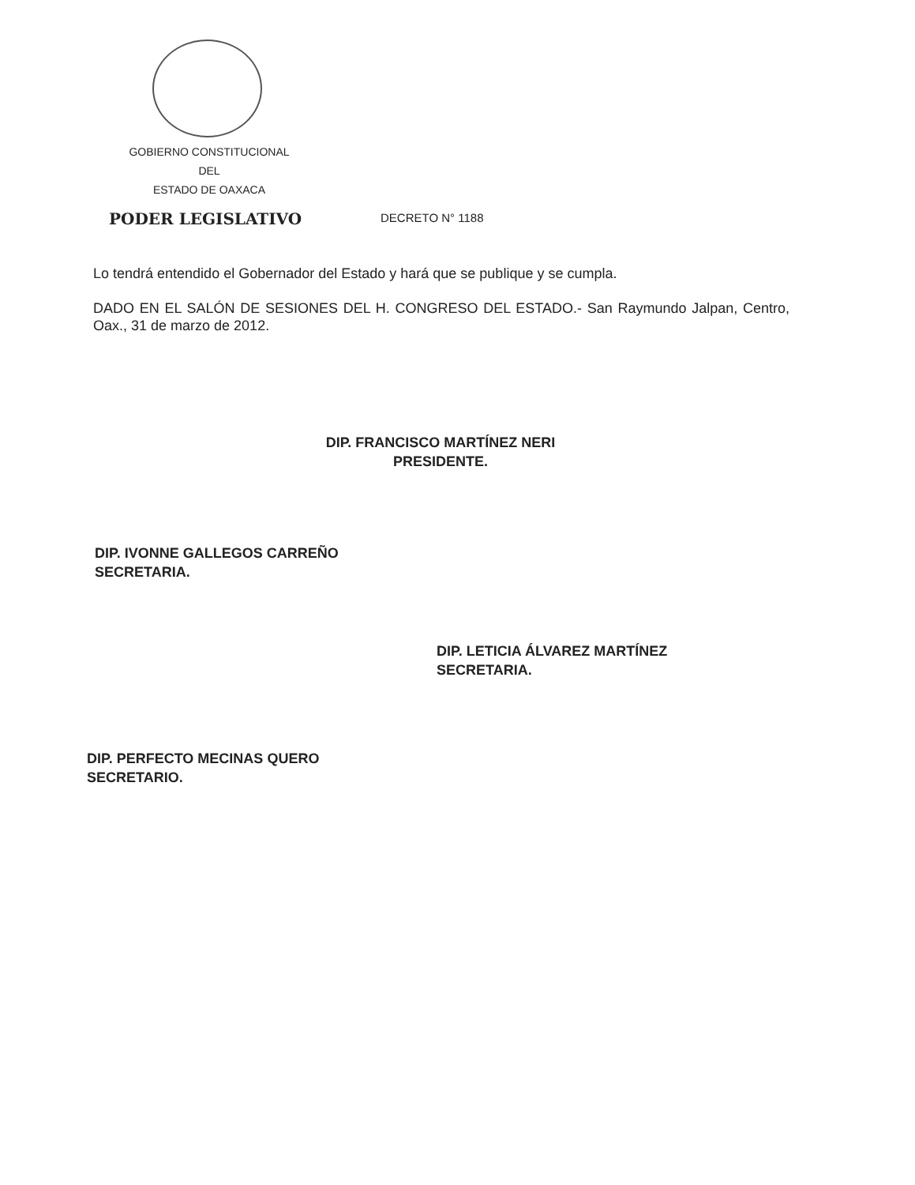GOBIERNO CONSTITUCIONAL
DEL
ESTADO DE OAXACA
PODER LEGISLATIVO DECRETO N° 1188
Lo tendrá entendido el Gobernador del Estado y hará que se publique y se cumpla.
DADO EN EL SALÓN DE SESIONES DEL H. CONGRESO DEL ESTADO.- San Raymundo Jalpan, Centro, Oax., 31 de marzo de 2012.
DIP. FRANCISCO MARTÍNEZ NERI
PRESIDENTE.
DIP. IVONNE GALLEGOS CARREÑO
SECRETARIA.
DIP. LETICIA ÁLVAREZ MARTÍNEZ
SECRETARIA.
DIP. PERFECTO MECINAS QUERO
SECRETARIO.